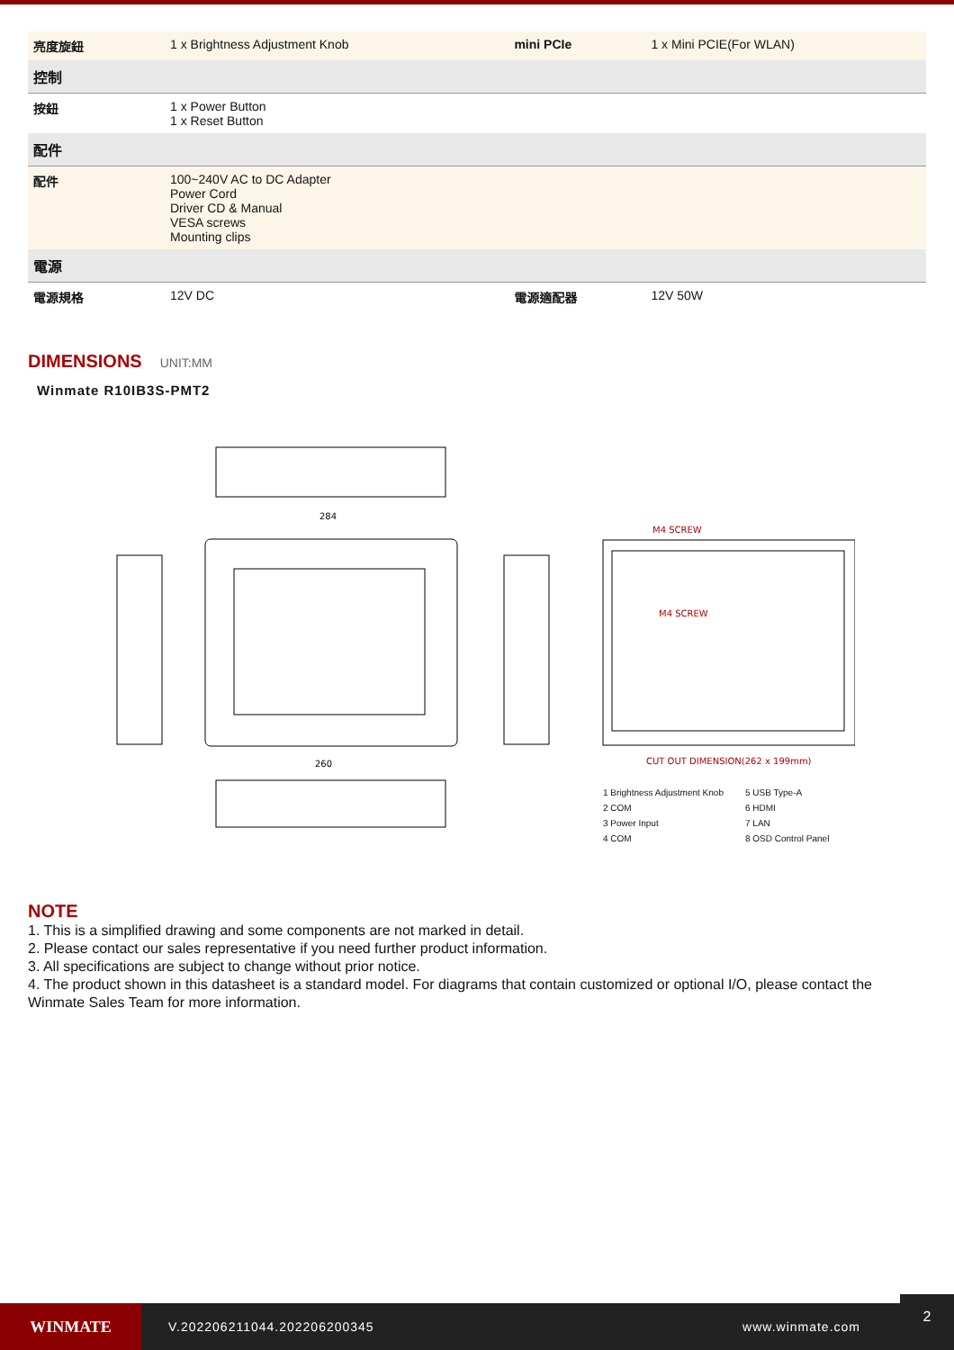| 亮度旋鈕 | 1 x Brightness Adjustment Knob | mini PCIe | 1 x Mini PCIE(For WLAN) |
| 控制 | | | |
| 按鈕 | 1 x Power Button 1 x Reset Button | | |
| 配件 | | | |
| 配件 | 100~240V AC to DC Adapter Power Cord Driver CD & Manual VESA screws Mounting clips | | |
| 電源 | | | |
| 電源規格 | 12V DC | 電源適配器 | 12V 50W |
DIMENSIONS
UNIT:MM
Winmate R10IB3S-PMT2
284
260
M4 SCREW
M4 SCREW
CUT OUT DIMENSION(262 x 199mm)
1 Brightness Adjustment Knob
2 COM
3 Power Input
4 COM
5 USB Type-A
6 HDMI
7 LAN
8 OSD Control Panel
NOTE
1. This is a simplified drawing and some components are not marked in detail.
2. Please contact our sales representative if you need further product information.
3. All specifications are subject to change without prior notice.
4. The product shown in this datasheet is a standard model. For diagrams that contain customized or optional I/O, please contact the Winmate Sales Team for more information.
WINMATE
V.202206211044.202206200345 www.winmate.com
2